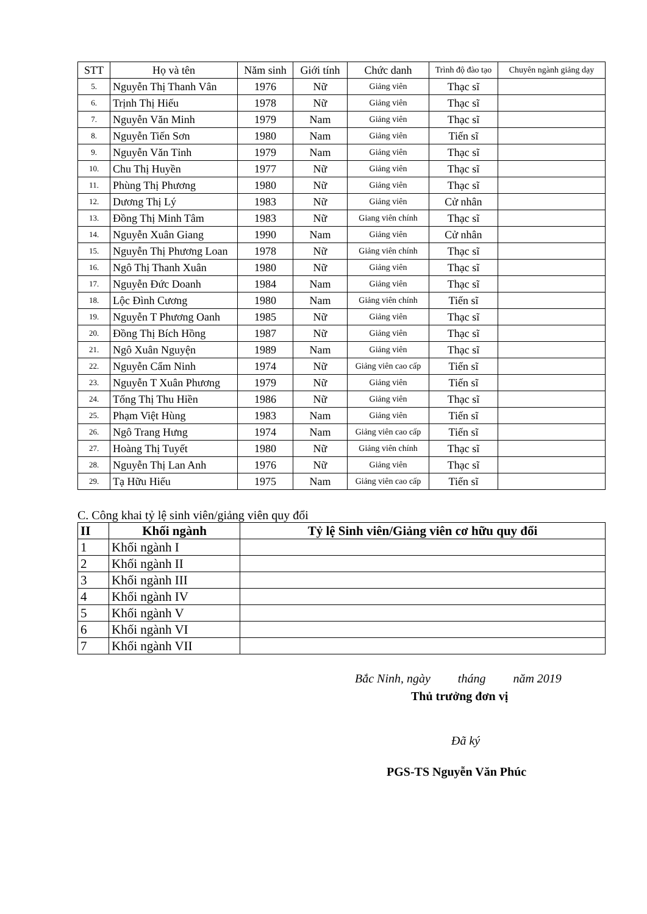| STT | Họ và tên | Năm sinh | Giới tính | Chức danh | Trình độ đào tạo | Chuyên ngành giảng dạy |
| --- | --- | --- | --- | --- | --- | --- |
| 5. | Nguyễn Thị Thanh Vân | 1976 | Nữ | Giảng viên | Thạc sĩ | |
| 6. | Trịnh Thị Hiếu | 1978 | Nữ | Giảng viên | Thạc sĩ | |
| 7. | Nguyễn Văn Minh | 1979 | Nam | Giảng viên | Thạc sĩ | |
| 8. | Nguyễn Tiến Sơn | 1980 | Nam | Giảng viên | Tiến sĩ | |
| 9. | Nguyễn Văn Tỉnh | 1979 | Nam | Giảng viên | Thạc sĩ | |
| 10. | Chu Thị Huyền | 1977 | Nữ | Giảng viên | Thạc sĩ | |
| 11. | Phùng Thị Phương | 1980 | Nữ | Giảng viên | Thạc sĩ | |
| 12. | Dương Thị Lý | 1983 | Nữ | Giảng viên | Cử nhân | |
| 13. | Đồng Thị Minh Tâm | 1983 | Nữ | Giang viên chính | Thạc sĩ | |
| 14. | Nguyễn Xuân Giang | 1990 | Nam | Giảng viên | Cử nhân | |
| 15. | Nguyễn Thị Phương Loan | 1978 | Nữ | Giảng viên chính | Thạc sĩ | |
| 16. | Ngô Thị Thanh Xuân | 1980 | Nữ | Giảng viên | Thạc sĩ | |
| 17. | Nguyễn Đức Doanh | 1984 | Nam | Giảng viên | Thạc sĩ | |
| 18. | Lộc Đình Cương | 1980 | Nam | Giảng viên chính | Tiến sĩ | |
| 19. | Nguyễn T Phương Oanh | 1985 | Nữ | Giảng viên | Thạc sĩ | |
| 20. | Đồng Thị Bích Hồng | 1987 | Nữ | Giảng viên | Thạc sĩ | |
| 21. | Ngô Xuân Nguyện | 1989 | Nam | Giảng viên | Thạc sĩ | |
| 22. | Nguyễn Cẩm Ninh | 1974 | Nữ | Giảng viên cao cấp | Tiến sĩ | |
| 23. | Nguyễn T Xuân Phương | 1979 | Nữ | Giảng viên | Tiến sĩ | |
| 24. | Tống Thị Thu Hiền | 1986 | Nữ | Giảng viên | Thạc sĩ | |
| 25. | Phạm Việt Hùng | 1983 | Nam | Giảng viên | Tiến sĩ | |
| 26. | Ngô Trang Hưng | 1974 | Nam | Giảng viên cao cấp | Tiến sĩ | |
| 27. | Hoàng Thị Tuyết | 1980 | Nữ | Giảng viên chính | Thạc sĩ | |
| 28. | Nguyễn Thị Lan Anh | 1976 | Nữ | Giảng viên | Thạc sĩ | |
| 29. | Tạ Hữu Hiếu | 1975 | Nam | Giảng viên cao cấp | Tiến sĩ | |
C. Công khai tỷ lệ sinh viên/giảng viên quy đổi
| II | Khối ngành | Tỷ lệ Sinh viên/Giảng viên cơ hữu quy đổi |
| --- | --- | --- |
| 1 | Khối ngành I | |
| 2 | Khối ngành II | |
| 3 | Khối ngành III | |
| 4 | Khối ngành IV | |
| 5 | Khối ngành V | |
| 6 | Khối ngành VI | |
| 7 | Khối ngành VII | |
Bắc Ninh, ngày tháng năm 2019
Thủ trưởng đơn vị
Đã ký
PGS-TS Nguyễn Văn Phúc